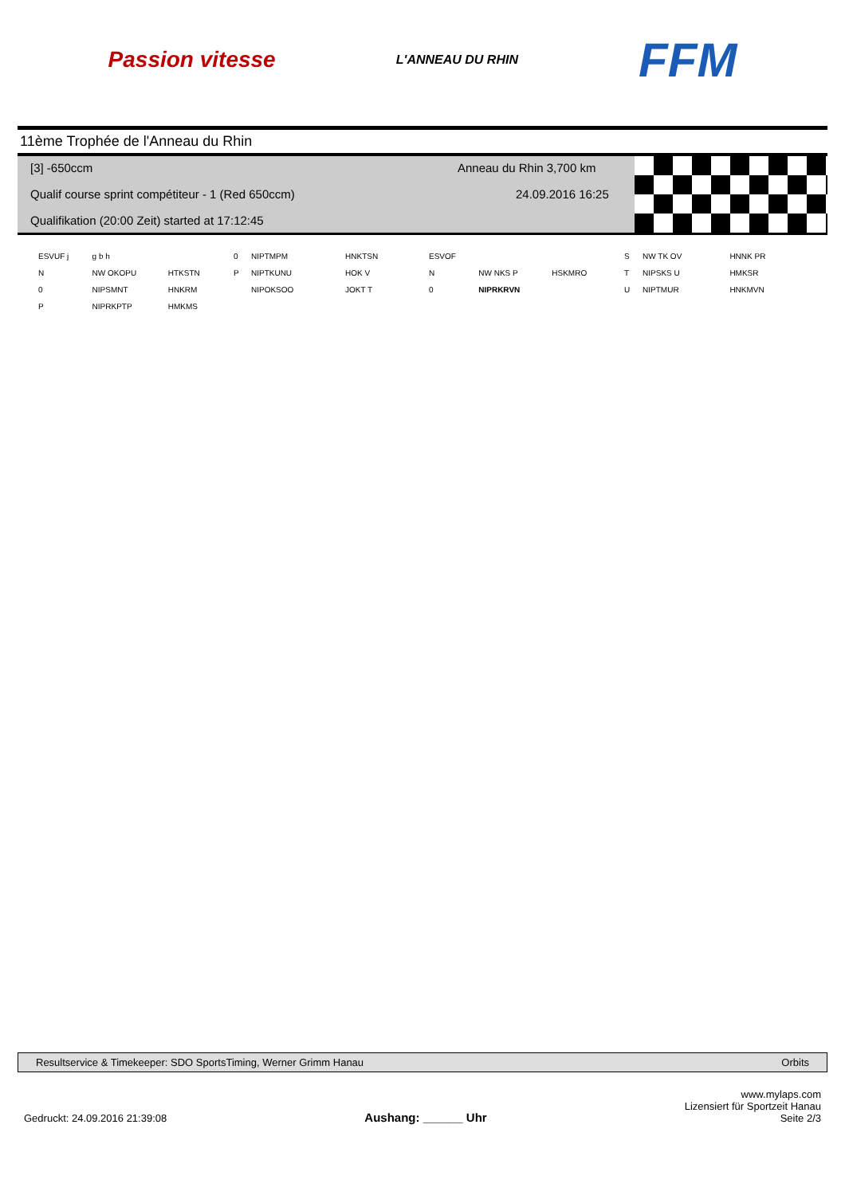Passion vitesse
L'ANNEAU DU RHIN
FFM
11ème Trophée de l'Anneau du Rhin
[3] -650ccm Anneau du Rhin 3,700 km
Qualif course sprint compétiteur - 1 (Red 650ccm)
24.09.2016 16:25
Qualifikation (20:00 Zeit) started at 17:12:45
| ESVUF j | g b h | |
| N | NW OKOPU | HTKSTN |
| 0 | NIPSMNT | HNKRM |
| P | NIPRKPTP | HMKMS |
| 0 | NIPTMPM | HNKTSN |
| P | NIPTKUNU | HOK V |
| | NIPOKSOO | JOKT T |
| ESVOF | | |
| N | NW NKS P | HSKMRO |
| 0 | NIPRKRVN | |
| S | NW TK OV | HNNK PR |
| T | NIPSKS U | HMKSR |
| U | NIPTMUR | HNKMVN |
Resultservice & Timekeeper: SDO SportsTiming, Werner Grimm Hanau Orbits
Gedruckt: 24.09.2016 21:39:08 Aushang: ______ Uhr www.mylaps.com
Lizensiert für Sportzeit Hanau
Seite 2/3